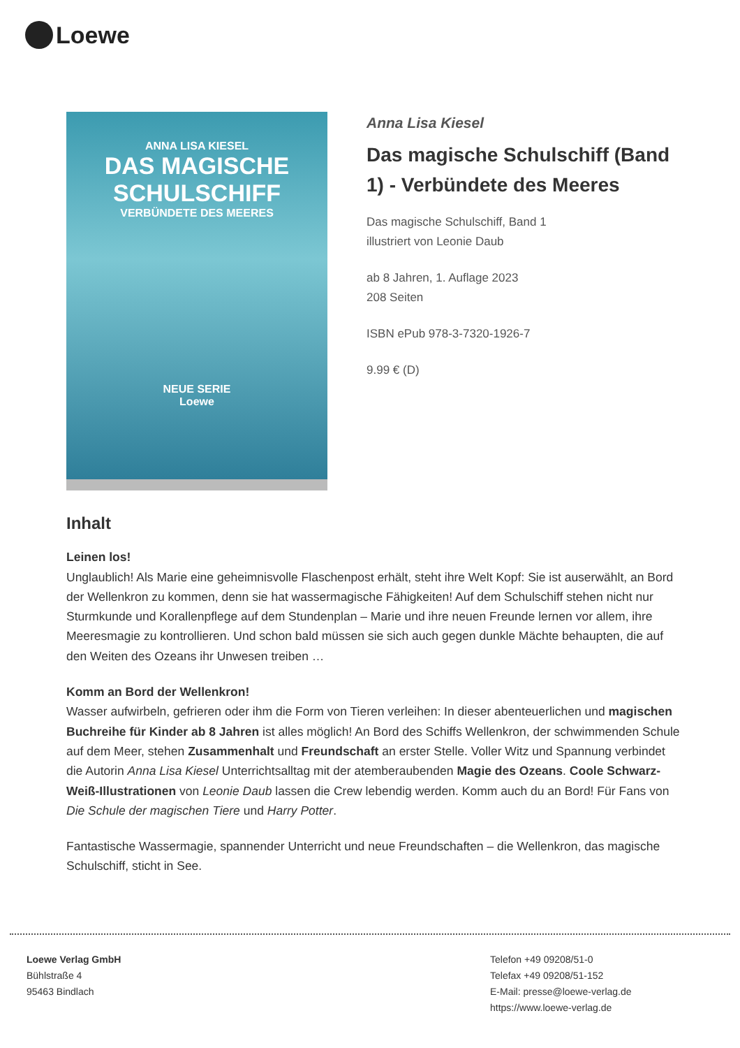Loewe
ANNA LISA KIESEL
DAS MAGISCHE SCHULSCHIFF
VERBÜNDETE DES MEERES
NEUE SERIE
Loewe
Anna Lisa Kiesel
Das magische Schulschiff (Band 1) - Verbündete des Meeres
Das magische Schulschiff, Band 1
illustriert von Leonie Daub
ab 8 Jahren, 1. Auflage 2023
208 Seiten
ISBN ePub 978-3-7320-1926-7
9.99 € (D)
Inhalt
Leinen los!
Unglaublich! Als Marie eine geheimnisvolle Flaschenpost erhält, steht ihre Welt Kopf: Sie ist auserwählt, an Bord der Wellenkron zu kommen, denn sie hat wassermagische Fähigkeiten! Auf dem Schulschiff stehen nicht nur Sturmkunde und Korallenpflege auf dem Stundenplan – Marie und ihre neuen Freunde lernen vor allem, ihre Meeresmagie zu kontrollieren. Und schon bald müssen sie sich auch gegen dunkle Mächte behaupten, die auf den Weiten des Ozeans ihr Unwesen treiben …
Komm an Bord der Wellenkron!
Wasser aufwirbeln, gefrieren oder ihm die Form von Tieren verleihen: In dieser abenteuerlichen und magischen Buchreihe für Kinder ab 8 Jahren ist alles möglich! An Bord des Schiffs Wellenkron, der schwimmenden Schule auf dem Meer, stehen Zusammenhalt und Freundschaft an erster Stelle. Voller Witz und Spannung verbindet die Autorin Anna Lisa Kiesel Unterrichtsalltag mit der atemberaubenden Magie des Ozeans. Coole Schwarz-Weiß-Illustrationen von Leonie Daub lassen die Crew lebendig werden. Komm auch du an Bord! Für Fans von Die Schule der magischen Tiere und Harry Potter.
Fantastische Wassermagie, spannender Unterricht und neue Freundschaften – die Wellenkron, das magische Schulschiff, sticht in See.
Loewe Verlag GmbH
Bühlstraße 4
95463 Bindlach
Telefon +49 09208/51-0
Telefax +49 09208/51-152
E-Mail: presse@loewe-verlag.de
https://www.loewe-verlag.de